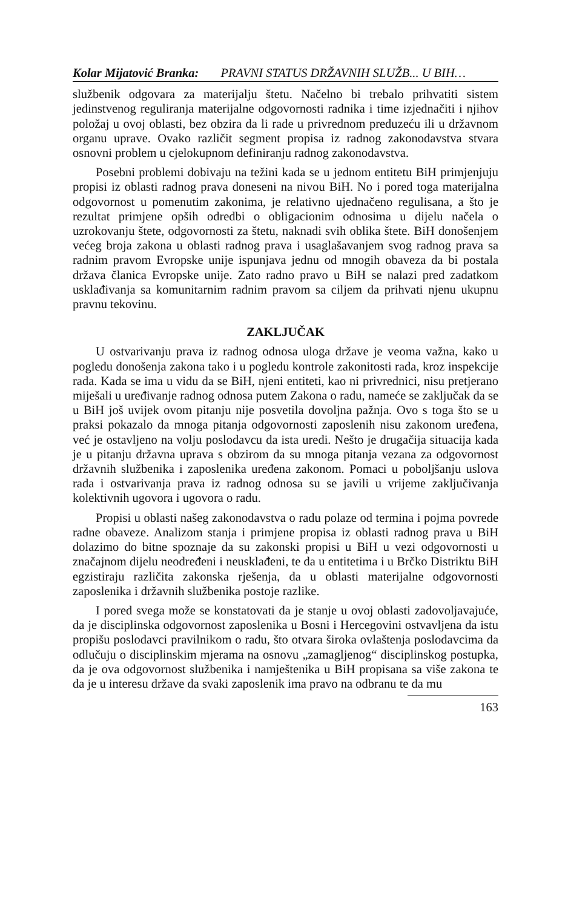Kolar Mijatović Branka: PRAVNI STATUS DRŽAVNIH SLUŽB... U BIH…
službenik odgovara za materijalju štetu. Načelno bi trebalo prihvatiti sistem jedinstvenog reguliranja materijalne odgovornosti radnika i time izjednačiti i njihov položaj u ovoj oblasti, bez obzira da li rade u privrednom preduzeću ili u državnom organu uprave. Ovako različit segment propisa iz radnog zakonodavstva stvara osnovni problem u cjelokupnom definiranju radnog zakonodavstva.
Posebni problemi dobivaju na težini kada se u jednom entitetu BiH primjenjuju propisi iz oblasti radnog prava doneseni na nivou BiH. No i pored toga materijalna odgovornost u pomenutim zakonima, je relativno ujednačeno regulisana, a što je rezultat primjene opših odredbi o obligacionim odnosima u dijelu načela o uzrokovanju štete, odgovornosti za štetu, naknadi svih oblika štete. BiH donošenjem većeg broja zakona u oblasti radnog prava i usaglašavanjem svog radnog prava sa radnim pravom Evropske unije ispunjava jednu od mnogih obaveza da bi postala država članica Evropske unije. Zato radno pravo u BiH se nalazi pred zadatkom usklađivanja sa komunitarnim radnim pravom sa ciljem da prihvati njenu ukupnu pravnu tekovinu.
ZAKLJUČAK
U ostvarivanju prava iz radnog odnosa uloga države je veoma važna, kako u pogledu donošenja zakona tako i u pogledu kontrole zakonitosti rada, kroz inspekcije rada. Kada se ima u vidu da se BiH, njeni entiteti, kao ni privrednici, nisu pretjerano miješali u uređivanje radnog odnosa putem Zakona o radu, nameće se zaključak da se u BiH još uvijek ovom pitanju nije posvetila dovoljna pažnja. Ovo s toga što se u praksi pokazalo da mnoga pitanja odgovornosti zaposlenih nisu zakonom uređena, već je ostavljeno na volju poslodavcu da ista uredi. Nešto je drugačija situacija kada je u pitanju državna uprava s obzirom da su mnoga pitanja vezana za odgovornost državnih službenika i zaposlenika uređena zakonom. Pomaci u poboljšanju uslova rada i ostvarivanja prava iz radnog odnosa su se javili u vrijeme zaključivanja kolektivnih ugovora i ugovora o radu.
Propisi u oblasti našeg zakonodavstva o radu polaze od termina i pojma povrede radne obaveze. Analizom stanja i primjene propisa iz oblasti radnog prava u BiH dolazimo do bitne spoznaje da su zakonski propisi u BiH u vezi odgovornosti u značajnom dijelu neodređeni i neusklađeni, te da u entitetima i u Brčko Distriktu BiH egzistiraju različita zakonska rješenja, da u oblasti materijalne odgovornosti zaposlenika i državnih službenika postoje razlike.
I pored svega može se konstatovati da je stanje u ovoj oblasti zadovoljavajuće, da je disciplinska odgovornost zaposlenika u Bosni i Hercegovini ostvavljena da istu propišu poslodavci pravilnikom o radu, što otvara široka ovlaštenja poslodavcima da odlučuju o disciplinskim mjerama na osnovu „zamagljenog“ disciplinskog postupka, da je ova odgovornost službenika i namještenika u BiH propisana sa više zakona te da je u interesu države da svaki zaposlenik ima pravo na odbranu te da mu
163